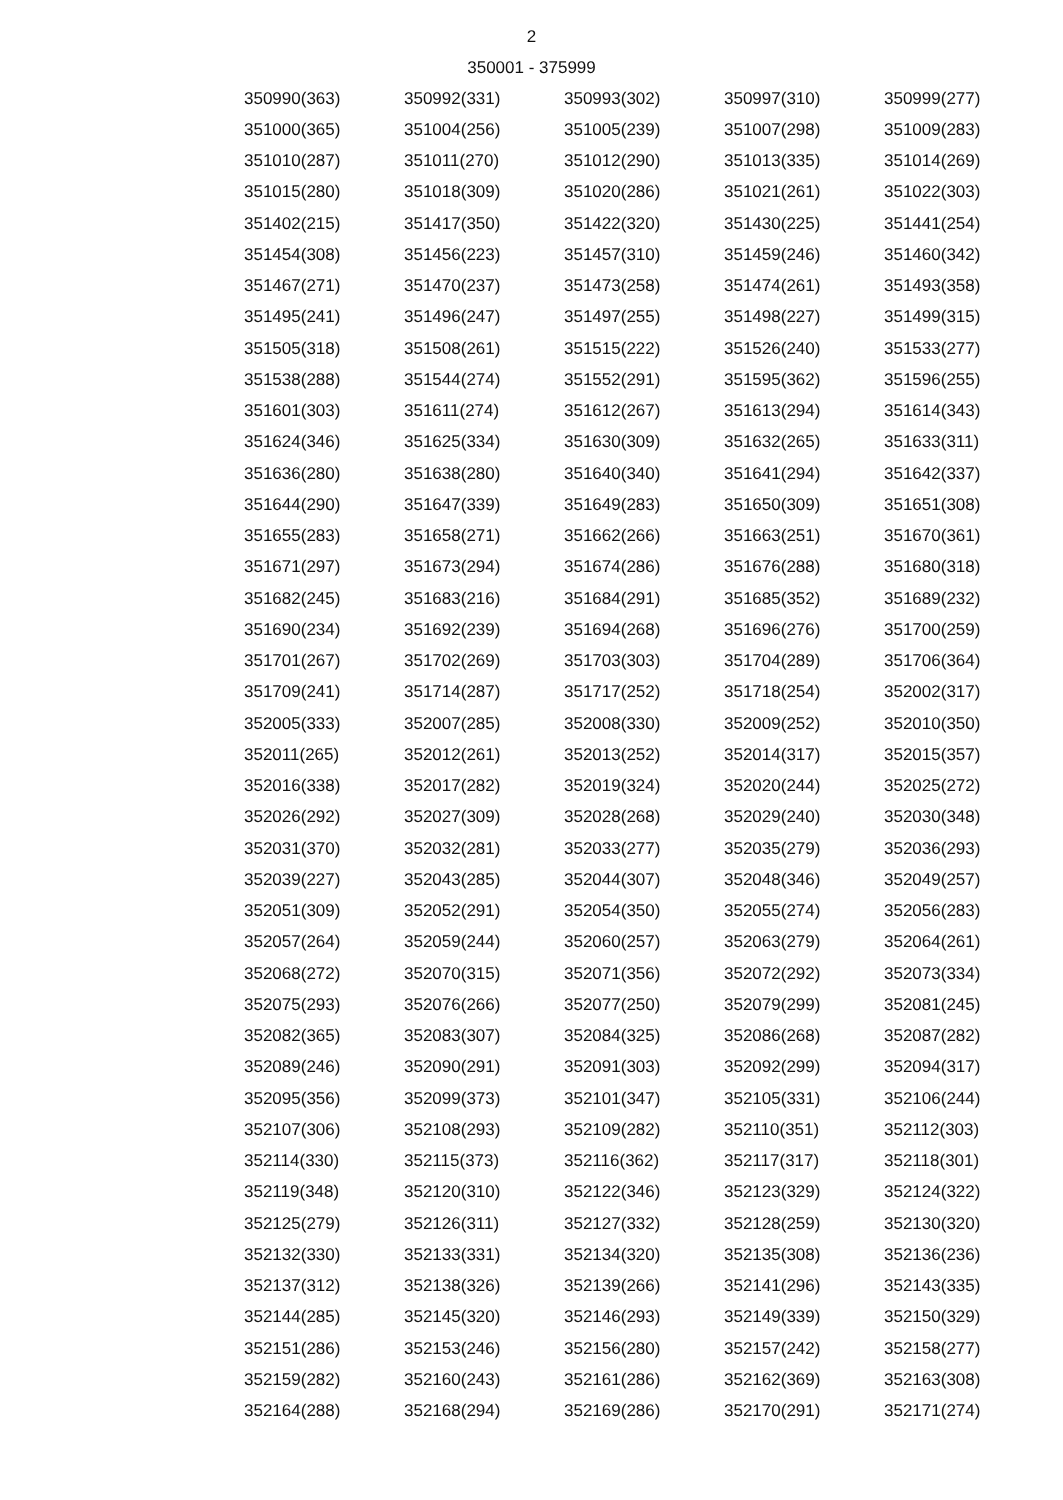2
350001 - 375999
| 350990(363) | 350992(331) | 350993(302) | 350997(310) | 350999(277) |
| 351000(365) | 351004(256) | 351005(239) | 351007(298) | 351009(283) |
| 351010(287) | 351011(270) | 351012(290) | 351013(335) | 351014(269) |
| 351015(280) | 351018(309) | 351020(286) | 351021(261) | 351022(303) |
| 351402(215) | 351417(350) | 351422(320) | 351430(225) | 351441(254) |
| 351454(308) | 351456(223) | 351457(310) | 351459(246) | 351460(342) |
| 351467(271) | 351470(237) | 351473(258) | 351474(261) | 351493(358) |
| 351495(241) | 351496(247) | 351497(255) | 351498(227) | 351499(315) |
| 351505(318) | 351508(261) | 351515(222) | 351526(240) | 351533(277) |
| 351538(288) | 351544(274) | 351552(291) | 351595(362) | 351596(255) |
| 351601(303) | 351611(274) | 351612(267) | 351613(294) | 351614(343) |
| 351624(346) | 351625(334) | 351630(309) | 351632(265) | 351633(311) |
| 351636(280) | 351638(280) | 351640(340) | 351641(294) | 351642(337) |
| 351644(290) | 351647(339) | 351649(283) | 351650(309) | 351651(308) |
| 351655(283) | 351658(271) | 351662(266) | 351663(251) | 351670(361) |
| 351671(297) | 351673(294) | 351674(286) | 351676(288) | 351680(318) |
| 351682(245) | 351683(216) | 351684(291) | 351685(352) | 351689(232) |
| 351690(234) | 351692(239) | 351694(268) | 351696(276) | 351700(259) |
| 351701(267) | 351702(269) | 351703(303) | 351704(289) | 351706(364) |
| 351709(241) | 351714(287) | 351717(252) | 351718(254) | 352002(317) |
| 352005(333) | 352007(285) | 352008(330) | 352009(252) | 352010(350) |
| 352011(265) | 352012(261) | 352013(252) | 352014(317) | 352015(357) |
| 352016(338) | 352017(282) | 352019(324) | 352020(244) | 352025(272) |
| 352026(292) | 352027(309) | 352028(268) | 352029(240) | 352030(348) |
| 352031(370) | 352032(281) | 352033(277) | 352035(279) | 352036(293) |
| 352039(227) | 352043(285) | 352044(307) | 352048(346) | 352049(257) |
| 352051(309) | 352052(291) | 352054(350) | 352055(274) | 352056(283) |
| 352057(264) | 352059(244) | 352060(257) | 352063(279) | 352064(261) |
| 352068(272) | 352070(315) | 352071(356) | 352072(292) | 352073(334) |
| 352075(293) | 352076(266) | 352077(250) | 352079(299) | 352081(245) |
| 352082(365) | 352083(307) | 352084(325) | 352086(268) | 352087(282) |
| 352089(246) | 352090(291) | 352091(303) | 352092(299) | 352094(317) |
| 352095(356) | 352099(373) | 352101(347) | 352105(331) | 352106(244) |
| 352107(306) | 352108(293) | 352109(282) | 352110(351) | 352112(303) |
| 352114(330) | 352115(373) | 352116(362) | 352117(317) | 352118(301) |
| 352119(348) | 352120(310) | 352122(346) | 352123(329) | 352124(322) |
| 352125(279) | 352126(311) | 352127(332) | 352128(259) | 352130(320) |
| 352132(330) | 352133(331) | 352134(320) | 352135(308) | 352136(236) |
| 352137(312) | 352138(326) | 352139(266) | 352141(296) | 352143(335) |
| 352144(285) | 352145(320) | 352146(293) | 352149(339) | 352150(329) |
| 352151(286) | 352153(246) | 352156(280) | 352157(242) | 352158(277) |
| 352159(282) | 352160(243) | 352161(286) | 352162(369) | 352163(308) |
| 352164(288) | 352168(294) | 352169(286) | 352170(291) | 352171(274) |